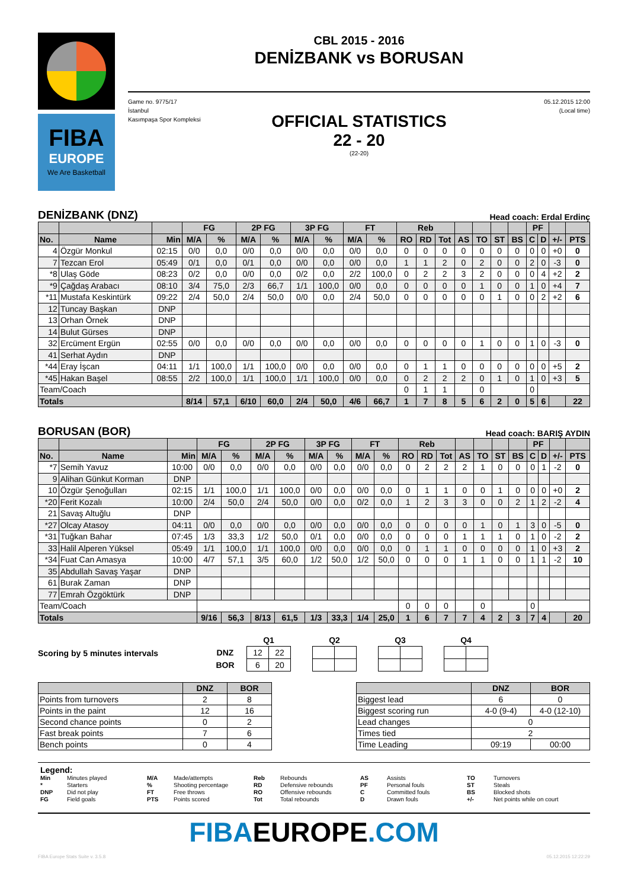FIBA
EUROPE
We Are Basketball
CBL 2015 - 2016
DENİZBANK vs BORUSAN
Game no. 9775/17
İstanbul
Kasımpaşa Spor Kompleksi
05.12.2015 12:00
(Local time)
OFFICIAL STATISTICS
22 - 20
(22-20)
DENİZBANK (DNZ) Head coach: Erdal Erdinç
| | | | FG | | 2P FG | | 3P FG | | FT | | Reb | | | | | | | PF | | | |
| --- | --- | --- | --- | --- | --- | --- | --- | --- | --- | --- | --- | --- | --- | --- | --- | --- | --- | --- | --- | --- | --- |
| No. | Name | Min | M/A | % | M/A | % | M/A | % | M/A | % | RO | RD | Tot | AS | TO | ST | BS | C | D | +/- | PTS |
| 4 | Özgür Monkul | 02:15 | 0/0 | 0,0 | 0/0 | 0,0 | 0/0 | 0,0 | 0/0 | 0,0 | 0 | 0 | 0 | 0 | 0 | 0 | 0 | 0 | 0 | +0 | 0 |
| 7 | Tezcan Erol | 05:49 | 0/1 | 0,0 | 0/1 | 0,0 | 0/0 | 0,0 | 0/0 | 0,0 | 1 | 1 | 2 | 0 | 2 | 0 | 0 | 2 | 0 | -3 | 0 |
| *8 | Ulaş Göde | 08:23 | 0/2 | 0,0 | 0/0 | 0,0 | 0/2 | 0,0 | 2/2 | 100,0 | 0 | 2 | 2 | 3 | 2 | 0 | 0 | 0 | 4 | +2 | 2 |
| *9 | Çağdaş Arabacı | 08:10 | 3/4 | 75,0 | 2/3 | 66,7 | 1/1 | 100,0 | 0/0 | 0,0 | 0 | 0 | 0 | 0 | 1 | 0 | 0 | 1 | 0 | +4 | 7 |
| *11 | Mustafa Keskintürk | 09:22 | 2/4 | 50,0 | 2/4 | 50,0 | 0/0 | 0,0 | 2/4 | 50,0 | 0 | 0 | 0 | 0 | 0 | 1 | 0 | 0 | 2 | +2 | 6 |
| 12 | Tuncay Başkan | DNP | | | | | | | | | | | | | | | | | | | |
| 13 | Orhan Örnek | DNP | | | | | | | | | | | | | | | | | | | |
| 14 | Bulut Gürses | DNP | | | | | | | | | | | | | | | | | | | |
| 32 | Ercüment Ergün | 02:55 | 0/0 | 0,0 | 0/0 | 0,0 | 0/0 | 0,0 | 0/0 | 0,0 | 0 | 0 | 0 | 0 | 1 | 0 | 0 | 1 | 0 | -3 | 0 |
| 41 | Serhat Aydın | DNP | | | | | | | | | | | | | | | | | | | |
| *44 | Eray İşcan | 04:11 | 1/1 | 100,0 | 1/1 | 100,0 | 0/0 | 0,0 | 0/0 | 0,0 | 0 | 1 | 1 | 0 | 0 | 0 | 0 | 0 | 0 | +5 | 2 |
| *45 | Hakan Başel | 08:55 | 2/2 | 100,0 | 1/1 | 100,0 | 1/1 | 100,0 | 0/0 | 0,0 | 0 | 2 | 2 | 2 | 0 | 1 | 0 | 1 | 0 | +3 | 5 |
| Team/Coach | | | | | | | | | | | 0 | 1 | 1 | | 0 | | | 0 | | | |
| Totals | | | 8/14 | 57,1 | 6/10 | 60,0 | 2/4 | 50,0 | 4/6 | 66,7 | 1 | 7 | 8 | 5 | 6 | 2 | 0 | 5 | 6 | | 22 |
BORUSAN (BOR) Head coach: BARIŞ AYDIN
| | | | FG | | 2P FG | | 3P FG | | FT | | Reb | | | | | | | PF | | | |
| --- | --- | --- | --- | --- | --- | --- | --- | --- | --- | --- | --- | --- | --- | --- | --- | --- | --- | --- | --- | --- | --- |
| No. | Name | Min | M/A | % | M/A | % | M/A | % | M/A | % | RO | RD | Tot | AS | TO | ST | BS | C | D | +/- | PTS |
| *7 | Semih Yavuz | 10:00 | 0/0 | 0,0 | 0/0 | 0,0 | 0/0 | 0,0 | 0/0 | 0,0 | 0 | 2 | 2 | 2 | 1 | 0 | 0 | 0 | 1 | -2 | 0 |
| 9 | Alihan Günkut Korman | DNP | | | | | | | | | | | | | | | | | | | |
| 10 | Özgür Şenoğulları | 02:15 | 1/1 | 100,0 | 1/1 | 100,0 | 0/0 | 0,0 | 0/0 | 0,0 | 0 | 1 | 1 | 0 | 0 | 1 | 0 | 0 | 0 | +0 | 2 |
| *20 | Ferit Kozalı | 10:00 | 2/4 | 50,0 | 2/4 | 50,0 | 0/0 | 0,0 | 0/2 | 0,0 | 1 | 2 | 3 | 3 | 0 | 0 | 2 | 1 | 2 | -2 | 4 |
| 21 | Savaş Altuğlu | DNP | | | | | | | | | | | | | | | | | | | |
| *27 | Olcay Atasoy | 04:11 | 0/0 | 0,0 | 0/0 | 0,0 | 0/0 | 0,0 | 0/0 | 0,0 | 0 | 0 | 0 | 0 | 1 | 0 | 1 | 3 | 0 | -5 | 0 |
| *31 | Tuğkan Bahar | 07:45 | 1/3 | 33,3 | 1/2 | 50,0 | 0/1 | 0,0 | 0/0 | 0,0 | 0 | 0 | 0 | 1 | 1 | 1 | 0 | 1 | 0 | -2 | 2 |
| 33 | Halil Alperen Yüksel | 05:49 | 1/1 | 100,0 | 1/1 | 100,0 | 0/0 | 0,0 | 0/0 | 0,0 | 0 | 1 | 1 | 0 | 0 | 0 | 0 | 1 | 0 | +3 | 2 |
| *34 | Fuat Can Amasya | 10:00 | 4/7 | 57,1 | 3/5 | 60,0 | 1/2 | 50,0 | 1/2 | 50,0 | 0 | 0 | 0 | 1 | 1 | 0 | 0 | 1 | 1 | -2 | 10 |
| 35 | Abdullah Savaş Yaşar | DNP | | | | | | | | | | | | | | | | | | | |
| 61 | Burak Zaman | DNP | | | | | | | | | | | | | | | | | | | |
| 77 | Emrah Özgöktürk | DNP | | | | | | | | | | | | | | | | | | | |
| Team/Coach | | | | | | | | | | | 0 | 0 | 0 | | 0 | | | 0 | | | |
| Totals | | | 9/16 | 56,3 | 8/13 | 61,5 | 1/3 | 33,3 | 1/4 | 25,0 | 1 | 6 | 7 | 7 | 4 | 2 | 3 | 7 | 4 | | 20 |
Scoring by 5 minutes intervals
| | Q1 | | | Q2 | | | Q3 | | | Q4 | |
| DNZ | 12 | 22 | | | | | | | | | |
| BOR | 6 | 20 | | | | | | | | | |
| | DNZ | BOR |
| --- | --- | --- |
| Points from turnovers | 2 | 8 |
| Points in the paint | 12 | 16 |
| Second chance points | 0 | 2 |
| Fast break points | 7 | 6 |
| Bench points | 0 | 4 |
| | DNZ | BOR |
| --- | --- | --- |
| Biggest lead | 6 | 0 |
| Biggest scoring run | 4-0 (9-4) | 4-0 (12-10) |
| Lead changes | 0 | |
| Times tied | 2 | |
| Time Leading | 09:19 | 00:00 |
Legend:
Min Minutes played M/A Made/attempts Reb Rebounds AS Assists TO Turnovers * Starters% Shooting percentage RD Defensive rebounds PF Personal fouls ST Steals DNP Did not play FT Free throws RO Offensive rebounds C Committed fouls BS Blocked shots FG Field goals PTS Points scored Tot Total rebounds D Drawn fouls +/- Net points while on court
FIBAEUROPE.COM
FIBA Europe Stats Suite v. 3.5.8 05.12.2015 12:22:29